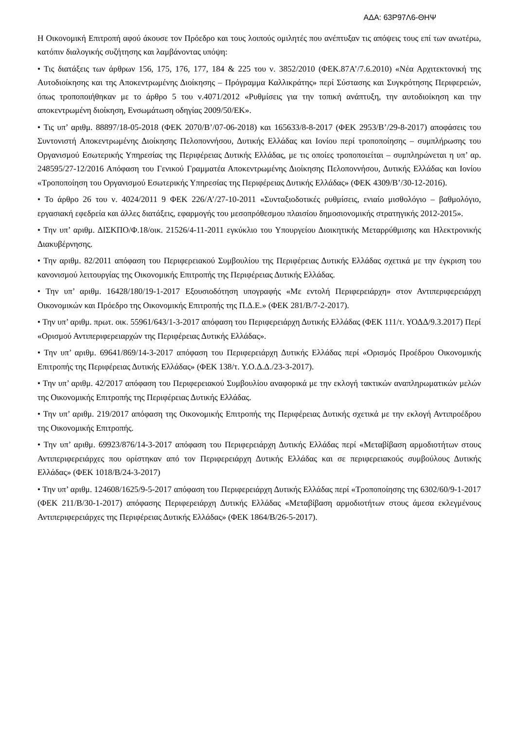ΑΔΑ: 63Ρ97Λ6-ΘΗΨ
Η Οικονομική Επιτροπή αφού άκουσε τον Πρόεδρο και τους λοιπούς ομιλητές που ανέπτυξαν τις απόψεις τους επί των ανωτέρω, κατόπιν διαλογικής συζήτησης και λαμβάνοντας υπόψη:
• Τις διατάξεις των άρθρων 156, 175, 176, 177, 184 & 225 του ν. 3852/2010 (ΦΕΚ.87Α’/7.6.2010) «Νέα Αρχιτεκτονική της Αυτοδιοίκησης και της Αποκεντρωμένης Διοίκησης – Πρόγραμμα Καλλικράτης» περί Σύστασης και Συγκρότησης Περιφερειών, όπως τροποποιήθηκαν με το άρθρο 5 του ν.4071/2012 «Ρυθμίσεις για την τοπική ανάπτυξη, την αυτοδιοίκηση και την αποκεντρωμένη διοίκηση, Ενσωμάτωση οδηγίας 2009/50/ΕΚ».
• Τις υπ’ αριθμ. 88897/18-05-2018 (ΦΕΚ 2070/Β’/07-06-2018) και 165633/8-8-2017 (ΦΕΚ 2953/Β’/29-8-2017) αποφάσεις του Συντονιστή Αποκεντρωμένης Διοίκησης Πελοποννήσου, Δυτικής Ελλάδας και Ιονίου περί τροποποίησης – συμπλήρωσης του Οργανισμού Εσωτερικής Υπηρεσίας της Περιφέρειας Δυτικής Ελλάδας, με τις οποίες τροποποιείται – συμπληρώνεται η υπ’ αρ. 248595/27-12/2016 Απόφαση του Γενικού Γραμματέα Αποκεντρωμένης Διοίκησης Πελοποννήσου, Δυτικής Ελλάδας και Ιονίου «Τροποποίηση του Οργανισμού Εσωτερικής Υπηρεσίας της Περιφέρειας Δυτικής Ελλάδας» (ΦΕΚ 4309/Β’/30-12-2016).
• Το άρθρο 26 του ν. 4024/2011 9 ΦΕΚ 226/Α’/27-10-2011 «Συνταξιοδοτικές ρυθμίσεις, ενιαίο μισθολόγιο – βαθμολόγιο, εργασιακή εφεδρεία και άλλες διατάξεις, εφαρμογής του μεσοπρόθεσμου πλαισίου δημοσιονομικής στρατηγικής 2012-2015».
• Την υπ’ αριθμ. ΔΙΣΚΠΟ/Φ.18/οικ. 21526/4-11-2011 εγκύκλιο του Υπουργείου Διοικητικής Μεταρρύθμισης και Ηλεκτρονικής Διακυβέρνησης.
• Την αριθμ. 82/2011 απόφαση του Περιφερειακού Συμβουλίου της Περιφέρειας Δυτικής Ελλάδας σχετικά με την έγκριση του κανονισμού λειτουργίας της Οικονομικής Επιτροπής της Περιφέρειας Δυτικής Ελλάδας.
• Την υπ’ αριθμ. 16428/180/19-1-2017 Εξουσιοδότηση υπογραφής «Με εντολή Περιφερειάρχη» στον Αντιπεριφερειάρχη Οικονομικών και Πρόεδρο της Οικονομικής Επιτροπής της Π.Δ.Ε.» (ΦΕΚ 281/Β/7-2-2017).
• Την υπ’ αριθμ. πρωτ. οικ. 55961/643/1-3-2017 απόφαση του Περιφερειάρχη Δυτικής Ελλάδας (ΦΕΚ 111/τ. ΥΟΔΔ/9.3.2017) Περί «Ορισμού Αντιπεριφερειαρχών της Περιφέρειας Δυτικής Ελλάδας».
• Την υπ’ αριθμ. 69641/869/14-3-2017 απόφαση του Περιφερειάρχη Δυτικής Ελλάδας περί «Ορισμός Προέδρου Οικονομικής Επιτροπής της Περιφέρειας Δυτικής Ελλάδας» (ΦΕΚ 138/τ. Υ.Ο.Δ.Δ./23-3-2017).
• Την υπ’ αριθμ. 42/2017 απόφαση του Περιφερειακού Συμβουλίου αναφορικά με την εκλογή τακτικών αναπληρωματικών μελών της Οικονομικής Επιτροπής της Περιφέρειας Δυτικής Ελλάδας.
• Την υπ’ αριθμ. 219/2017 απόφαση της Οικονομικής Επιτροπής της Περιφέρειας Δυτικής σχετικά με την εκλογή Αντιπροέδρου της Οικονομικής Επιτροπής.
• Την υπ’ αριθμ. 69923/876/14-3-2017 απόφαση του Περιφερειάρχη Δυτικής Ελλάδας περί «Μεταβίβαση αρμοδιοτήτων στους Αντιπεριφερειάρχες που ορίστηκαν από τον Περιφερειάρχη Δυτικής Ελλάδας και σε περιφερειακούς συμβούλους Δυτικής Ελλάδας» (ΦΕΚ 1018/Β/24-3-2017)
• Την υπ’ αριθμ. 124608/1625/9-5-2017 απόφαση του Περιφερειάρχη Δυτικής Ελλάδας περί «Τροποποίησης της 6302/60/9-1-2017 (ΦΕΚ 211/Β/30-1-2017) απόφασης Περιφερειάρχη Δυτικής Ελλάδας «Μεταβίβαση αρμοδιοτήτων στους άμεσα εκλεγμένους Αντιπεριφερειάρχες της Περιφέρειας Δυτικής Ελλάδας» (ΦΕΚ 1864/Β/26-5-2017).